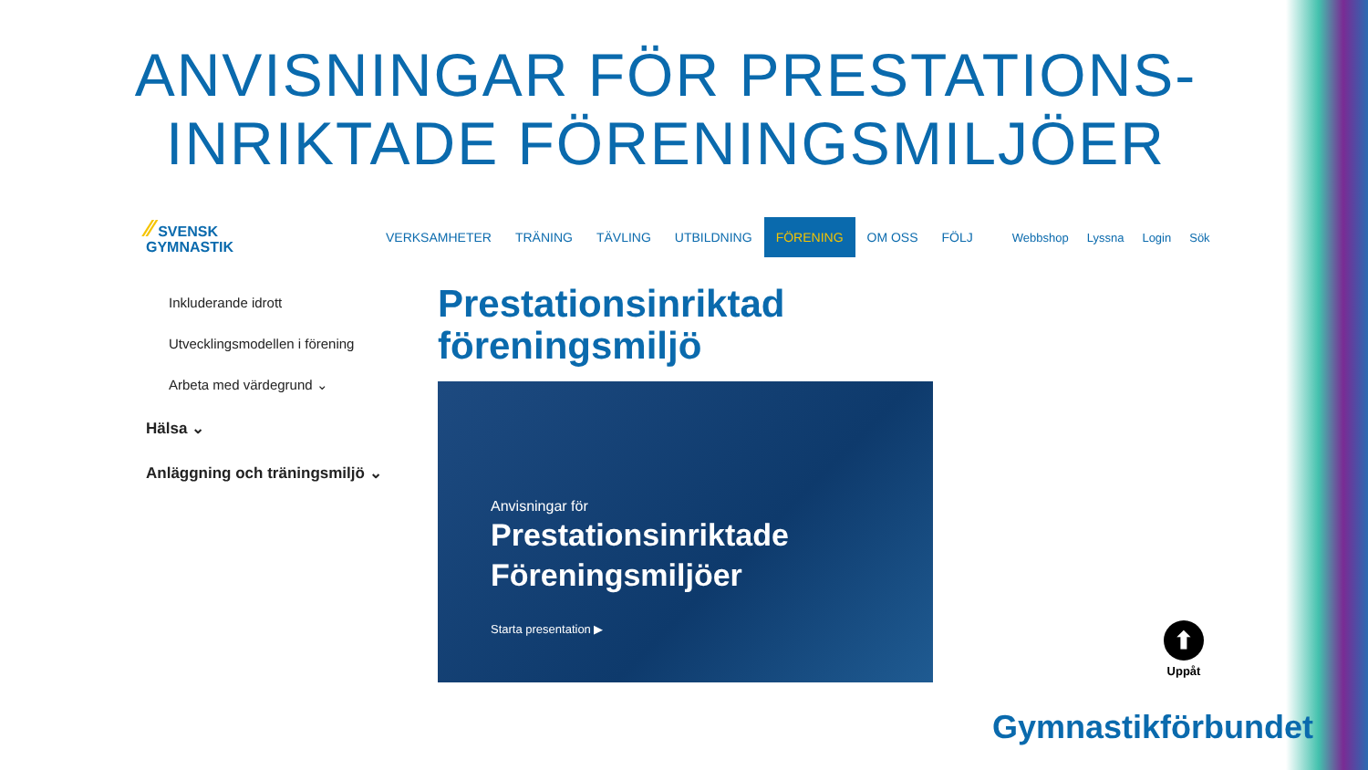ANVISNINGAR FÖR PRESTATIONS-
INRIKTADE FÖRENINGSMILJÖER
⁄⁄ SVENSK
GYMNASTIK
VERKSAMHETER TRÄNING TÄVLING UTBILDNING FÖRENING OM OSS FÖLJ
Webbshop Lyssna Login Sök
Inkluderande idrott
Utvecklingsmodellen i förening
Arbeta med värdegrund ⌄
Hälsa ⌄
Anläggning och träningsmiljö ⌄
Prestationsinriktad
föreningsmiljö
Anvisningar för
Prestationsinriktade
Föreningsmiljöer
Starta presentation ▶
⬆
Uppåt
Gymnastikförbundet